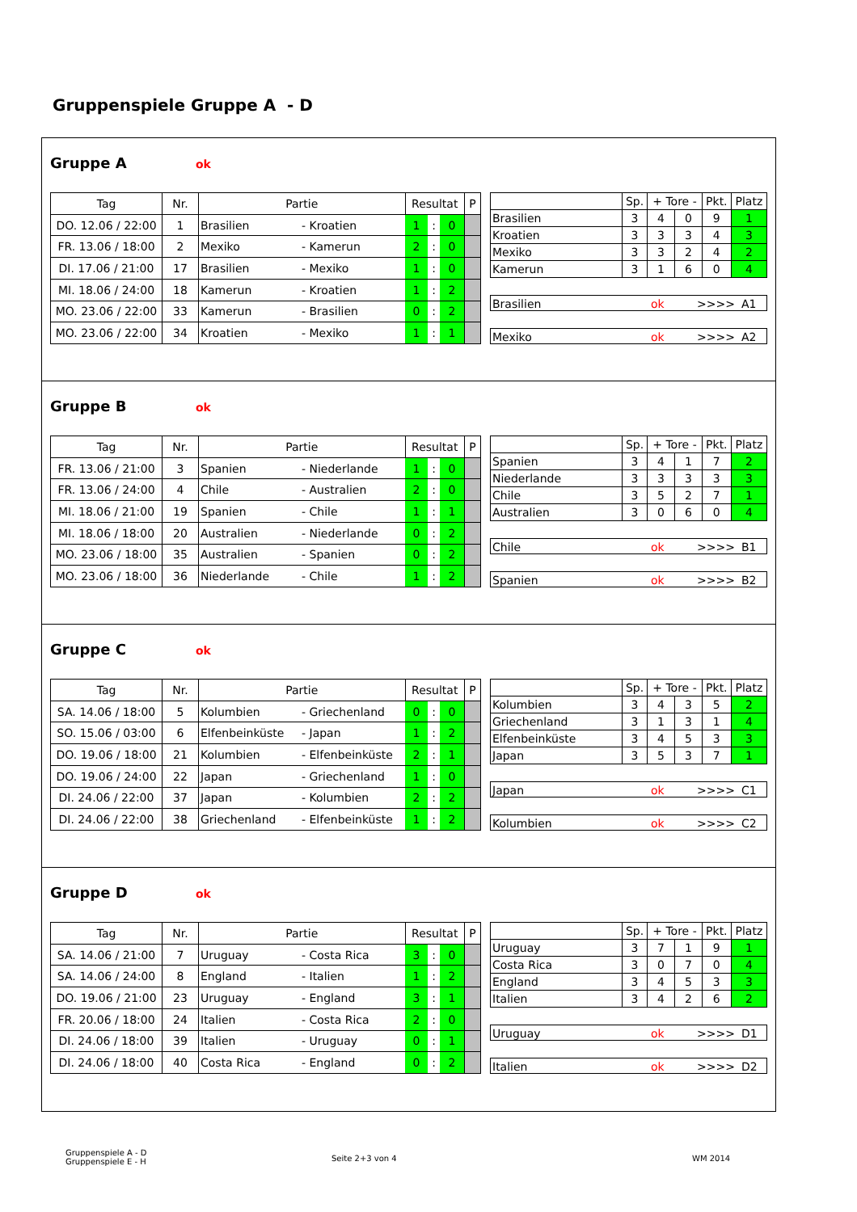Gruppenspiele Gruppe A - D
Gruppe A
ok
| Tag | Nr. | Partie | | Resultat | | | P |
| --- | --- | --- | --- | --- | --- | --- | --- |
| DO. 12.06 / 22:00 | 1 | Brasilien | - Kroatien | 1 | : | 0 | |
| FR. 13.06 / 18:00 | 2 | Mexiko | - Kamerun | 2 | : | 0 | |
| DI. 17.06 / 21:00 | 17 | Brasilien | - Mexiko | 1 | : | 0 | |
| MI. 18.06 / 24:00 | 18 | Kamerun | - Kroatien | 1 | : | 2 | |
| MO. 23.06 / 22:00 | 33 | Kamerun | - Brasilien | 0 | : | 2 | |
| MO. 23.06 / 22:00 | 34 | Kroatien | - Mexiko | 1 | : | 1 | |
| | Sp. | + Tore - | | Pkt. | Platz |
| --- | --- | --- | --- | --- | --- |
| Brasilien | 3 | 4 | 0 | 9 | 1 |
| Kroatien | 3 | 3 | 3 | 4 | 3 |
| Mexiko | 3 | 3 | 2 | 4 | 2 |
| Kamerun | 3 | 1 | 6 | 0 | 4 |
Brasilien ok >>>> A1
Mexiko ok >>>> A2
Gruppe B
ok
| Tag | Nr. | Partie | | Resultat | | | P |
| --- | --- | --- | --- | --- | --- | --- | --- |
| FR. 13.06 / 21:00 | 3 | Spanien | - Niederlande | 1 | : | 0 | |
| FR. 13.06 / 24:00 | 4 | Chile | - Australien | 2 | : | 0 | |
| MI. 18.06 / 21:00 | 19 | Spanien | - Chile | 1 | : | 1 | |
| MI. 18.06 / 18:00 | 20 | Australien | - Niederlande | 0 | : | 2 | |
| MO. 23.06 / 18:00 | 35 | Australien | - Spanien | 0 | : | 2 | |
| MO. 23.06 / 18:00 | 36 | Niederlande | - Chile | 1 | : | 2 | |
| | Sp. | + Tore - | | Pkt. | Platz |
| --- | --- | --- | --- | --- | --- |
| Spanien | 3 | 4 | 1 | 7 | 2 |
| Niederlande | 3 | 3 | 3 | 3 | 3 |
| Chile | 3 | 5 | 2 | 7 | 1 |
| Australien | 3 | 0 | 6 | 0 | 4 |
Chile ok >>>> B1
Spanien ok >>>> B2
Gruppe C
ok
| Tag | Nr. | Partie | | Resultat | | | P |
| --- | --- | --- | --- | --- | --- | --- | --- |
| SA. 14.06 / 18:00 | 5 | Kolumbien | - Griechenland | 0 | : | 0 | |
| SO. 15.06 / 03:00 | 6 | Elfenbeinküste | - Japan | 1 | : | 2 | |
| DO. 19.06 / 18:00 | 21 | Kolumbien | - Elfenbeinküste | 2 | : | 1 | |
| DO. 19.06 / 24:00 | 22 | Japan | - Griechenland | 1 | : | 0 | |
| DI. 24.06 / 22:00 | 37 | Japan | - Kolumbien | 2 | : | 2 | |
| DI. 24.06 / 22:00 | 38 | Griechenland | - Elfenbeinküste | 1 | : | 2 | |
| | Sp. | + Tore - | | Pkt. | Platz |
| --- | --- | --- | --- | --- | --- |
| Kolumbien | 3 | 4 | 3 | 5 | 2 |
| Griechenland | 3 | 1 | 3 | 1 | 4 |
| Elfenbeinküste | 3 | 4 | 5 | 3 | 3 |
| Japan | 3 | 5 | 3 | 7 | 1 |
Japan ok >>>> C1
Kolumbien ok >>>> C2
Gruppe D
ok
| Tag | Nr. | Partie | | Resultat | | | P |
| --- | --- | --- | --- | --- | --- | --- | --- |
| SA. 14.06 / 21:00 | 7 | Uruguay | - Costa Rica | 3 | : | 0 | |
| SA. 14.06 / 24:00 | 8 | England | - Italien | 1 | : | 2 | |
| DO. 19.06 / 21:00 | 23 | Uruguay | - England | 3 | : | 1 | |
| FR. 20.06 / 18:00 | 24 | Italien | - Costa Rica | 2 | : | 0 | |
| DI. 24.06 / 18:00 | 39 | Italien | - Uruguay | 0 | : | 1 | |
| DI. 24.06 / 18:00 | 40 | Costa Rica | - England | 0 | : | 2 | |
| | Sp. | + Tore - | | Pkt. | Platz |
| --- | --- | --- | --- | --- | --- |
| Uruguay | 3 | 7 | 1 | 9 | 1 |
| Costa Rica | 3 | 0 | 7 | 0 | 4 |
| England | 3 | 4 | 5 | 3 | 3 |
| Italien | 3 | 4 | 2 | 6 | 2 |
Uruguay ok >>>> D1
Italien ok >>>> D2
Gruppenspiele A - D
Gruppenspiele E - H
Seite 2+3 von 4 WM 2014